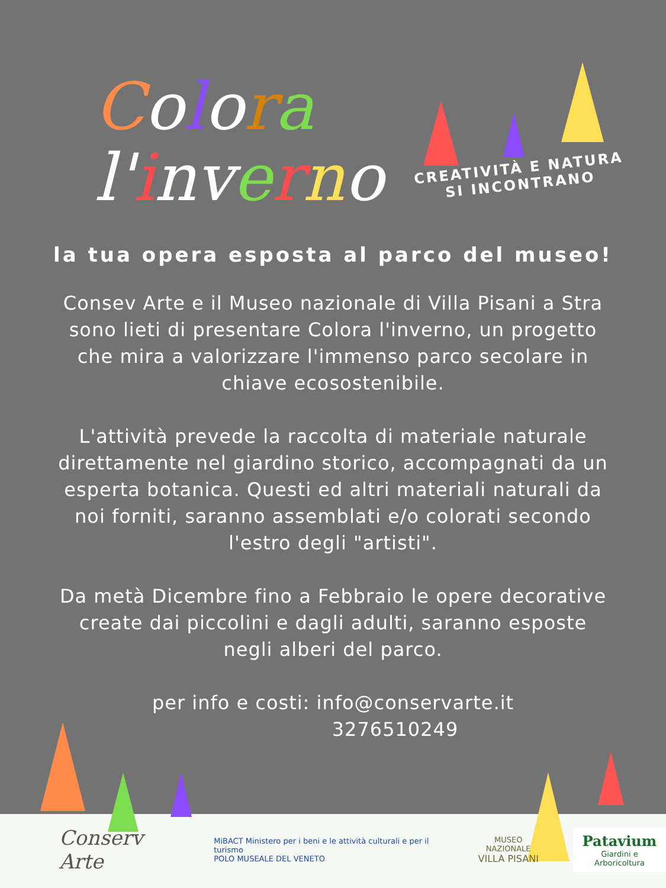Colora
l'inverno
CREATIVITÀ E NATURA
SI INCONTRANO
la tua opera esposta al parco del museo!
Consev Arte e il Museo nazionale di Villa Pisani a Stra
sono lieti di presentare Colora l'inverno, un progetto
che mira a valorizzare l'immenso parco secolare in
chiave ecosostenibile.
L'attività prevede la raccolta di materiale naturale
direttamente nel giardino storico, accompagnati da un
esperta botanica. Questi ed altri materiali naturali da
noi forniti, saranno assemblati e/o colorati secondo
l'estro degli "artisti".
Da metà Dicembre fino a Febbraio le opere decorative
create dai piccolini e dagli adulti, saranno esposte
negli alberi del parco.
per info e costi: info@conservarte.it
3276510249
Conserv Arte
MiBACT Ministero per i beni e le attività culturali e per il turismo
POLO MUSEALE DEL VENETO
MUSEO NAZIONALE
VILLA PISANI
Patavium
Giardini e Arboricoltura